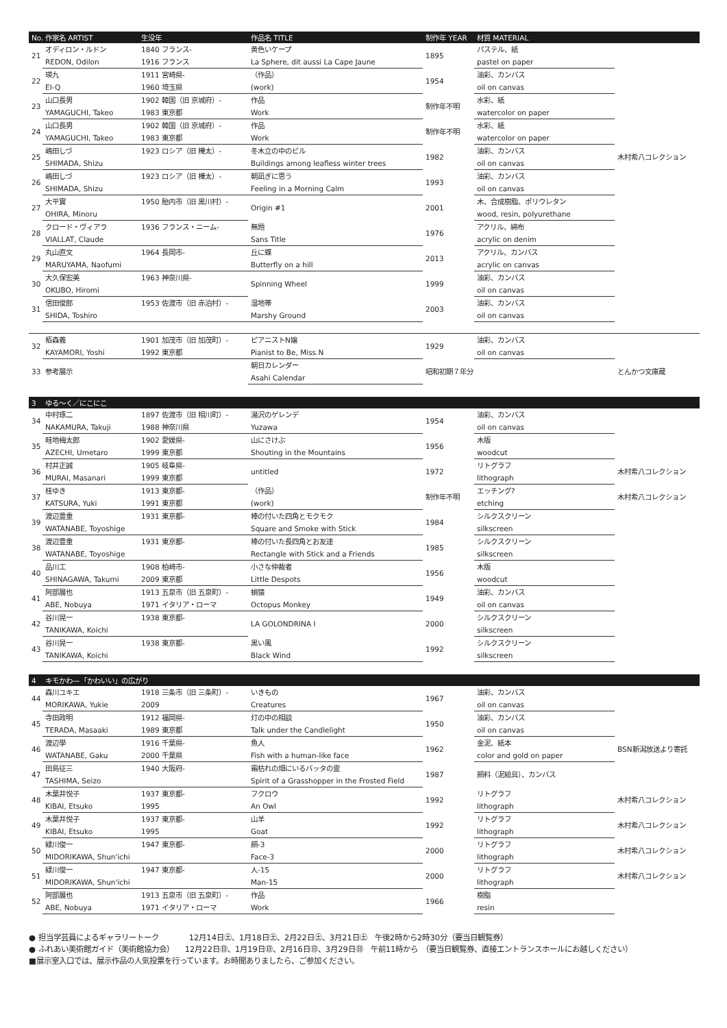| No. | 作家名 ARTIST | 生没年 | 作品名 TITLE | 制作年 YEAR | 材質 MATERIAL | |
| --- | --- | --- | --- | --- | --- | --- |
| 21 | オディロン・ルドン | 1840 フランス- | 黄色いケープ | 1895 | パステル、紙 | |
| | REDON, Odilon | 1916 フランス | La Sphere, dit aussi La Cape Jaune | | pastel on paper | |
| 22 | 瑛九 | 1911 宮崎県- | （作品） | 1954 | 油彩、カンバス | |
| | EI-Q | 1960 埼玉県 | (work) | | oil on canvas | |
| 23 | 山口長男 | 1902 韓国（旧 京城府）- | 作品 | 制作年不明 | 水彩、紙 | |
| | YAMAGUCHI, Takeo | 1983 東京都 | Work | | watercolor on paper | |
| 24 | 山口長男 | 1902 韓国（旧 京城府）- | 作品 | 制作年不明 | 水彩、紙 | |
| | YAMAGUCHI, Takeo | 1983 東京都 | Work | | watercolor on paper | |
| 25 | 嶋田しづ | 1923 ロシア（旧 樺太）- | 冬木立の中のビル | 1982 | 油彩、カンバス | 木村希八コレクション |
| | SHIMADA, Shizu | | Buildings among leafless winter trees | | oil on canvas | |
| 26 | 嶋田しづ | 1923 ロシア（旧 樺太）- | 朝凪ぎに思う | 1993 | 油彩、カンバス | |
| | SHIMADA, Shizu | | Feeling in a Morning Calm | | oil on canvas | |
| 27 | 大平實 | 1950 胎内市（旧 黒川村）- | Origin #1 | 2001 | 木、合成樹脂、ポリウレタン | |
| | OHIRA, Minoru | | | | wood, resin, polyurethane | |
| 28 | クロード・ヴィアラ | 1936 フランス・ニーム- | 無題 | 1976 | アクリル、綿布 | |
| | VIALLAT, Claude | | Sans Title | | acrylic on denim | |
| 29 | 丸山直文 | 1964 長岡市- | 丘に蝶 | 2013 | アクリル、カンバス | |
| | MARUYAMA, Naofumi | | Butterfly on a hill | | acrylic on canvas | |
| 30 | 大久保宏美 | 1963 神奈川県- | Spinning Wheel | 1999 | 油彩、カンバス | |
| | OKUBO, Hiromi | | | | oil on canvas | |
| 31 | 信田俊郎 | 1953 佐渡市（旧 赤泊村）- | 湿地帯 | 2003 | 油彩、カンバス | |
| | SHIDA, Toshiro | | Marshy Ground | | oil on canvas | |
| 32 | 栢森義 | 1901 加茂市（旧 加茂町）- | ピアニストN嬢 | 1929 | 油彩、カンバス | |
| | KAYAMORI, Yoshi | 1992 東京都 | Pianist to Be, Miss.N | | oil on canvas | |
| 33 | 参考展示 | | 朝日カレンダー | 昭和初期７年分 | | とんかつ文庫蔵 |
| | | | Asahi Calendar | | | |
| 3 | ゆる〜く／にこにこ | | | | | |
| --- | --- | --- | --- | --- | --- | --- |
| 34 | 中村琢二 | 1897 佐渡市（旧 相川町）- | 湯沢のゲレンデ | 1954 | 油彩、カンバス | |
| | NAKAMURA, Takuji | 1988 神奈川県 | Yuzawa | | oil on canvas | |
| 35 | 畦地梅太郎 | 1902 愛媛県- | 山にさけぶ | 1956 | 木版 | |
| | AZECHI, Umetaro | 1999 東京都 | Shouting in the Mountains | | woodcut | |
| 36 | 村井正誠 | 1905 岐阜県- | untitled | 1972 | リトグラフ | 木村希八コレクション |
| | MURAI, Masanari | 1999 東京都 | | | lithograph | |
| 37 | 桂ゆき | 1913 東京都- | （作品） | 制作年不明 | エッチング? | 木村希八コレクション |
| | KATSURA, Yuki | 1991 東京都 | (work) | | etching | |
| 39 | 渡辺豊重 | 1931 東京都- | 棒の付いた四角とモクモク | 1984 | シルクスクリーン | |
| | WATANABE, Toyoshige | | Square and Smoke with Stick | | silkscreen | |
| 38 | 渡辺豊重 | 1931 東京都- | 棒の付いた長四角とお友達 | 1985 | シルクスクリーン | |
| | WATANABE, Toyoshige | | Rectangle with Stick and a Friends | | silkscreen | |
| 40 | 品川工 | 1908 柏崎市- | 小さな仲裁者 | 1956 | 木版 | |
| | SHINAGAWA, Takumi | 2009 東京都 | Little Despots | | woodcut | |
| 41 | 阿部展也 | 1913 五泉市（旧 五泉町）- | 蛸猿 | 1949 | 油彩、カンバス | |
| | ABE, Nobuya | 1971 イタリア・ローマ | Octopus Monkey | | oil on canvas | |
| 42 | 谷川晃一 | 1938 東京都- | LA GOLONDRINA Ⅰ | 2000 | シルクスクリーン | |
| | TANIKAWA, Koichi | | | | silkscreen | |
| 43 | 谷川晃一 | 1938 東京都- | 黒い風 | 1992 | シルクスクリーン | |
| | TANIKAWA, Koichi | | Black Wind | | silkscreen | |
| 4 | キモかわ—「かわいい」の広がり | | | | | |
| --- | --- | --- | --- | --- | --- | --- |
| 44 | 森川ユキエ | 1918 三条市（旧 三条町）- | いきもの | 1967 | 油彩、カンバス | |
| | MORIKAWA, Yukie | 2009 | Creatures | | oil on canvas | |
| 45 | 寺田政明 | 1912 福岡県- | 灯の中の相談 | 1950 | 油彩、カンバス | |
| | TERADA, Masaaki | 1989 東京都 | Talk under the Candlelight | | oil on canvas | |
| 46 | 渡辺學 | 1916 千葉県- | 魚人 | 1962 | 金泥、紙本 | BSN新潟放送より寄託 |
| | WATANABE, Gaku | 2000 千葉県 | Fish with a human-like face | | color and gold on paper | |
| 47 | 田島征三 | 1940 大阪府- | 霜枯れの畑にいるバッタの霊 | 1987 | 顔料（泥絵具）、カンバス | |
| | TASHIMA, Seizo | | Spirit of a Grasshopper in the Frosted Field | | | |
| 48 | 木葉井悦子 | 1937 東京都- | フクロウ | 1992 | リトグラフ | 木村希八コレクション |
| | KIBAI, Etsuko | 1995 | An Owl | | lithograph | |
| 49 | 木葉井悦子 | 1937 東京都- | 山羊 | 1992 | リトグラフ | 木村希八コレクション |
| | KIBAI, Etsuko | 1995 | Goat | | lithograph | |
| 50 | 緑川俊一 | 1947 東京都- | 顔-3 | 2000 | リトグラフ | 木村希八コレクション |
| | MIDORIKAWA, Shun'ichi | | Face-3 | | lithograph | |
| 51 | 緑川俊一 | 1947 東京都- | 人-15 | 2000 | リトグラフ | 木村希八コレクション |
| | MIDORIKAWA, Shun'ichi | | Man-15 | | lithograph | |
| 52 | 阿部展也 | 1913 五泉市（旧 五泉町）- | 作品 | 1966 | 樹脂 | |
| | ABE, Nobuya | 1971 イタリア・ローマ | Work | | resin | |
● 担当学芸員によるギャラリートーク　　　　12月14日㊏、1月18日㊏、2月22日㊏、3月21日㊏　午後2時から2時30分（要当日観覧券）
● ふれあい美術館ガイド（美術館協力会）　　12月22日㊐、1月19日㊐、2月16日㊐、3月29日㊐　午前11時から　（要当日観覧券、直接エントランスホールにお越しください）
■展示室入口では、展示作品の人気投票を行っています。お時間ありましたら、ご参加ください。